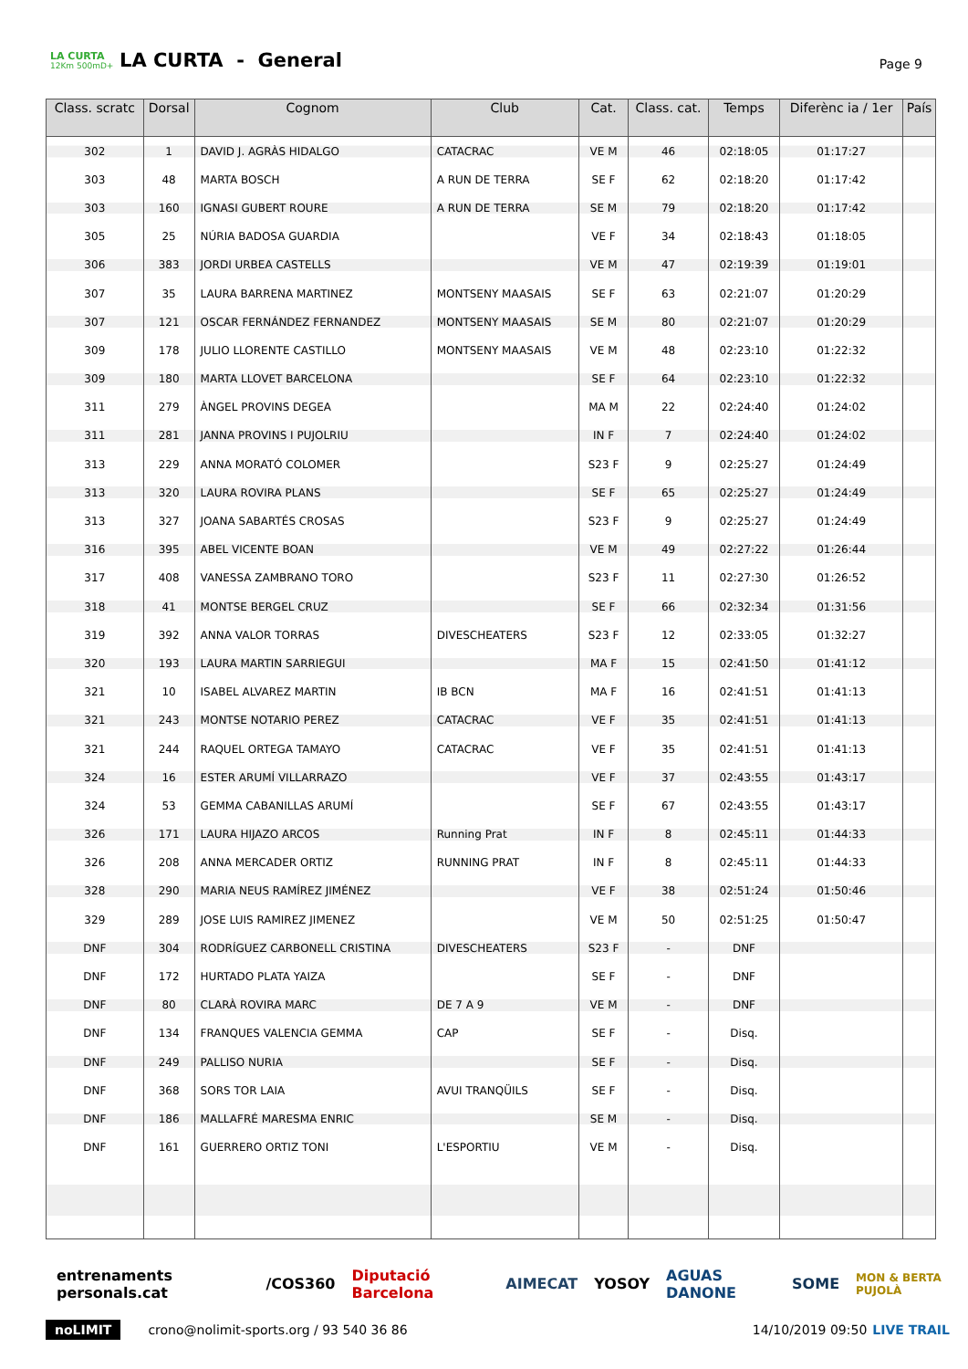LA CURTA
12Km 500mD+
LA CURTA - General
Page 9
| Class. scratc | Dorsal | Cognom | Club | Cat. | Class. cat. | Temps | Diferènc ia / 1er | País |
| --- | --- | --- | --- | --- | --- | --- | --- | --- |
| 302 | 1 | DAVID J. AGRÀS HIDALGO | CATACRAC | VE M | 46 | 02:18:05 | 01:17:27 | |
| 303 | 48 | MARTA BOSCH | A RUN DE TERRA | SE F | 62 | 02:18:20 | 01:17:42 | |
| 303 | 160 | IGNASI GUBERT ROURE | A RUN DE TERRA | SE M | 79 | 02:18:20 | 01:17:42 | |
| 305 | 25 | NÚRIA BADOSA GUARDIA | | VE F | 34 | 02:18:43 | 01:18:05 | |
| 306 | 383 | JORDI URBEA CASTELLS | | VE M | 47 | 02:19:39 | 01:19:01 | |
| 307 | 35 | LAURA BARRENA MARTINEZ | MONTSENY MAASAIS | SE F | 63 | 02:21:07 | 01:20:29 | |
| 307 | 121 | OSCAR FERNÁNDEZ FERNANDEZ | MONTSENY MAASAIS | SE M | 80 | 02:21:07 | 01:20:29 | |
| 309 | 178 | JULIO LLORENTE CASTILLO | MONTSENY MAASAIS | VE M | 48 | 02:23:10 | 01:22:32 | |
| 309 | 180 | MARTA LLOVET BARCELONA | | SE F | 64 | 02:23:10 | 01:22:32 | |
| 311 | 279 | ÀNGEL PROVINS DEGEA | | MA M | 22 | 02:24:40 | 01:24:02 | |
| 311 | 281 | JANNA PROVINS I PUJOLRIU | | IN F | 7 | 02:24:40 | 01:24:02 | |
| 313 | 229 | ANNA MORATÓ COLOMER | | S23 F | 9 | 02:25:27 | 01:24:49 | |
| 313 | 320 | LAURA ROVIRA PLANS | | SE F | 65 | 02:25:27 | 01:24:49 | |
| 313 | 327 | JOANA SABARTÉS CROSAS | | S23 F | 9 | 02:25:27 | 01:24:49 | |
| 316 | 395 | ABEL VICENTE BOAN | | VE M | 49 | 02:27:22 | 01:26:44 | |
| 317 | 408 | VANESSA ZAMBRANO TORO | | S23 F | 11 | 02:27:30 | 01:26:52 | |
| 318 | 41 | MONTSE BERGEL CRUZ | | SE F | 66 | 02:32:34 | 01:31:56 | |
| 319 | 392 | ANNA VALOR TORRAS | DIVESCHEATERS | S23 F | 12 | 02:33:05 | 01:32:27 | |
| 320 | 193 | LAURA MARTIN SARRIEGUI | | MA F | 15 | 02:41:50 | 01:41:12 | |
| 321 | 10 | ISABEL ALVAREZ MARTIN | IB BCN | MA F | 16 | 02:41:51 | 01:41:13 | |
| 321 | 243 | MONTSE NOTARIO PEREZ | CATACRAC | VE F | 35 | 02:41:51 | 01:41:13 | |
| 321 | 244 | RAQUEL ORTEGA TAMAYO | CATACRAC | VE F | 35 | 02:41:51 | 01:41:13 | |
| 324 | 16 | ESTER ARUMÍ VILLARRAZO | | VE F | 37 | 02:43:55 | 01:43:17 | |
| 324 | 53 | GEMMA CABANILLAS ARUMÍ | | SE F | 67 | 02:43:55 | 01:43:17 | |
| 326 | 171 | LAURA HIJAZO ARCOS | Running Prat | IN F | 8 | 02:45:11 | 01:44:33 | |
| 326 | 208 | ANNA MERCADER ORTIZ | RUNNING PRAT | IN F | 8 | 02:45:11 | 01:44:33 | |
| 328 | 290 | MARIA NEUS RAMÍREZ JIMÉNEZ | | VE F | 38 | 02:51:24 | 01:50:46 | |
| 329 | 289 | JOSE LUIS RAMIREZ JIMENEZ | | VE M | 50 | 02:51:25 | 01:50:47 | |
| DNF | 304 | RODRÍGUEZ CARBONELL CRISTINA | DIVESCHEATERS | S23 F | - | DNF | | |
| DNF | 172 | HURTADO PLATA YAIZA | | SE F | - | DNF | | |
| DNF | 80 | CLARÀ ROVIRA MARC | DE 7 A 9 | VE M | - | DNF | | |
| DNF | 134 | FRANQUES VALENCIA GEMMA | CAP | SE F | - | Disq. | | |
| DNF | 249 | PALLISO NURIA | | SE F | - | Disq. | | |
| DNF | 368 | SORS TOR LAIA | AVUI TRANQÜILS | SE F | - | Disq. | | |
| DNF | 186 | MALLAFRÉ MARESMA ENRIC | | SE M | - | Disq. | | |
| DNF | 161 | GUERRERO ORTIZ TONI | L'ESPORTIU | VE M | - | Disq. | | |
entrenaments personals.cat /COS360 Diputació Barcelona AIMECAT YOSOY AGUAS DANONE SOME MON & BERTA PUJOLÀ
noLIMIT crono@nolimit-sports.org / 93 540 36 86 14/10/2019 09:50 LIVE TRAIL